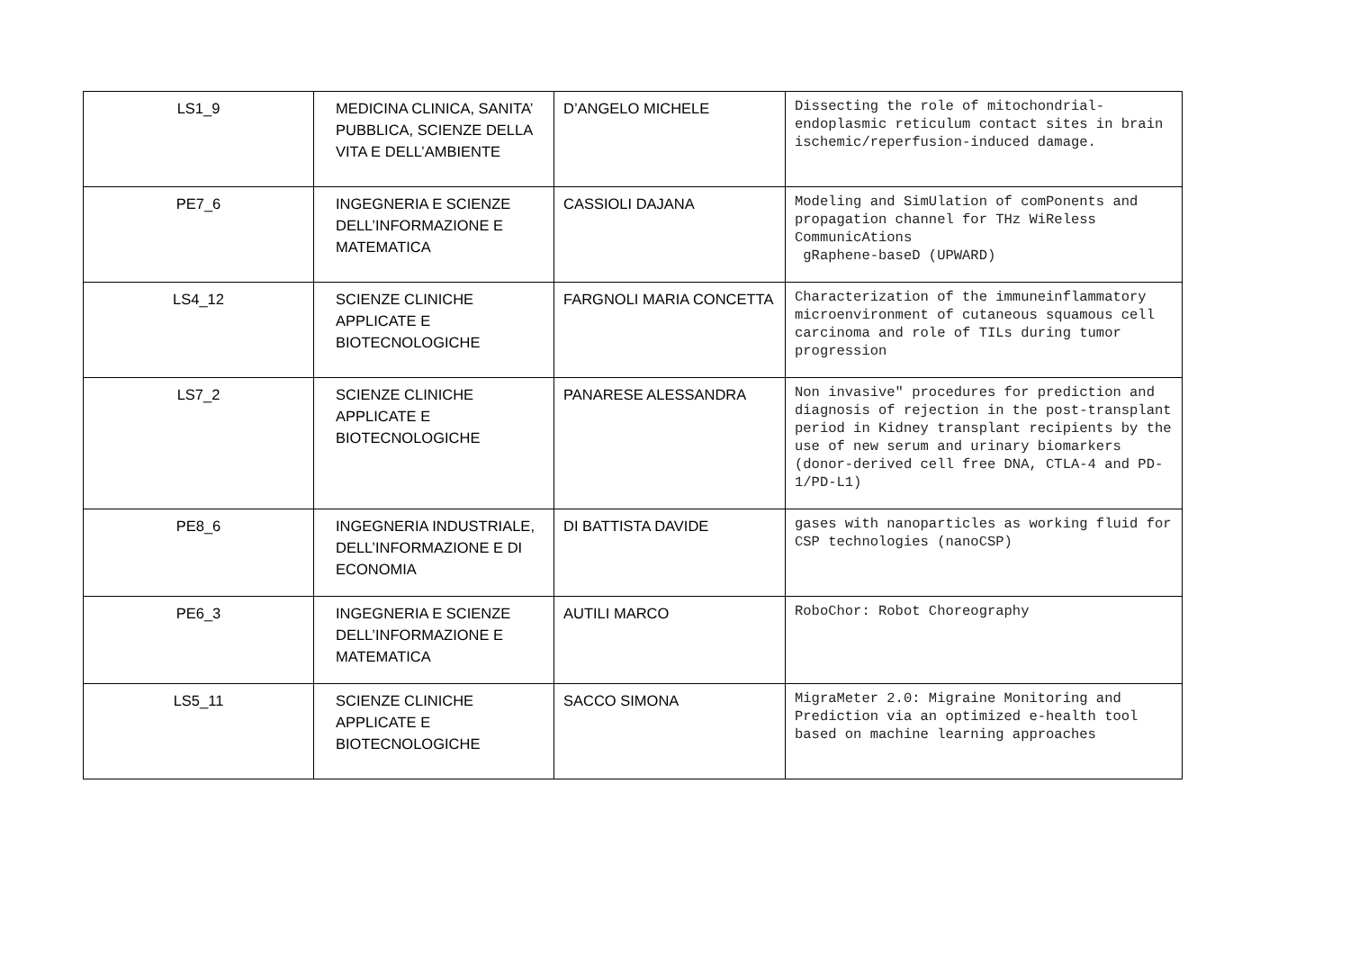| LS1_9 | MEDICINA CLINICA, SANITA’ PUBBLICA, SCIENZE DELLA VITA E DELL’AMBIENTE | D’ANGELO MICHELE | Dissecting the role of mitochondrial-endoplasmic reticulum contact sites in brain ischemic/reperfusion-induced damage. |
| PE7_6 | INGEGNERIA E SCIENZE DELL’INFORMAZIONE E MATEMATICA | CASSIOLI DAJANA | Modeling and SimUlation of comPonents and propagation channel for THz WiReless CommunicAtions gRaphene-baseD (UPWARD) |
| LS4_12 | SCIENZE CLINICHE APPLICATE E BIOTECNOLOGICHE | FARGNOLI MARIA CONCETTA | Characterization of the immuneinflammatory microenvironment of cutaneous squamous cell carcinoma and role of TILs during tumor progression |
| LS7_2 | SCIENZE CLINICHE APPLICATE E BIOTECNOLOGICHE | PANARESE ALESSANDRA | Non invasive" procedures for prediction and diagnosis of rejection in the post-transplant period in Kidney transplant recipients by the use of new serum and urinary biomarkers (donor-derived cell free DNA, CTLA-4 and PD-1/PD-L1) |
| PE8_6 | INGEGNERIA INDUSTRIALE, DELL’INFORMAZIONE E DI ECONOMIA | DI BATTISTA DAVIDE | gases with nanoparticles as working fluid for CSP technologies (nanoCSP) |
| PE6_3 | INGEGNERIA E SCIENZE DELL’INFORMAZIONE E MATEMATICA | AUTILI MARCO | RoboChor: Robot Choreography |
| LS5_11 | SCIENZE CLINICHE APPLICATE E BIOTECNOLOGICHE | SACCO SIMONA | MigraMeter 2.0: Migraine Monitoring and Prediction via an optimized e-health tool based on machine learning approaches |